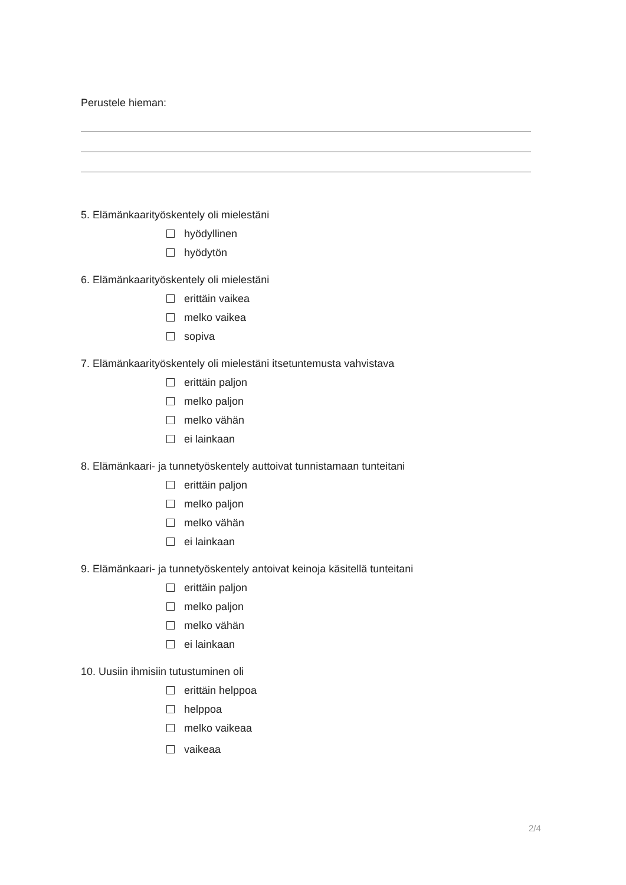Perustele hieman:
5. Elämänkaarityöskentely oli mielestäni
hyödyllinen
hyödytön
6. Elämänkaarityöskentely oli mielestäni
erittäin vaikea
melko vaikea
sopiva
7. Elämänkaarityöskentely oli mielestäni itsetuntemusta vahvistava
erittäin paljon
melko paljon
melko vähän
ei lainkaan
8. Elämänkaari- ja tunnetyöskentely auttoivat tunnistamaan tunteitani
erittäin paljon
melko paljon
melko vähän
ei lainkaan
9. Elämänkaari- ja tunnetyöskentely antoivat keinoja käsitellä tunteitani
erittäin paljon
melko paljon
melko vähän
ei lainkaan
10. Uusiin ihmisiin tutustuminen oli
erittäin helppoa
helppoa
melko vaikeaa
vaikeaa
2/4